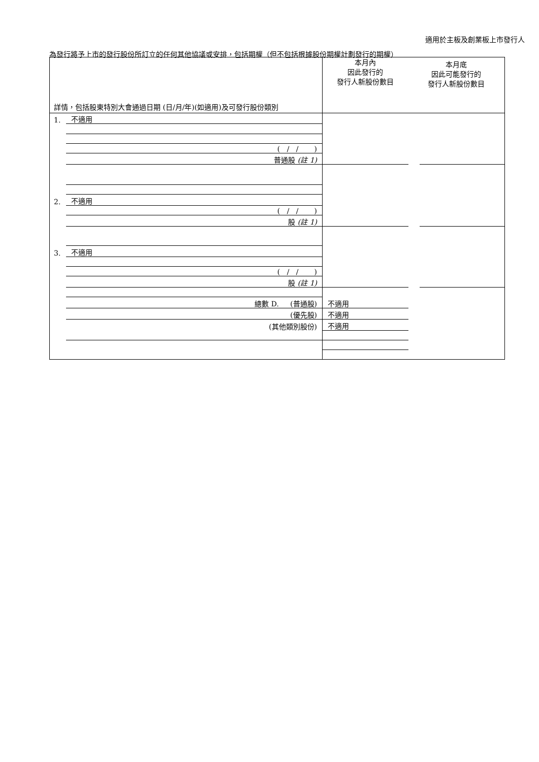適用於主板及創業板上市發行人
為發行將予上市的發行股份所訂立的任何其他協議或安排，包括期權（但不包括根據股份期權計劃發行的期權）
| 詳情，包括股東特別大會通過日期 (日/月/年)(如適用)及可發行股份類別 | | 本月內 因此發行的 發行人新股份數目 | 本月底 因此可能發行的 發行人新股份數目 |
| --- | --- | --- | --- |
| 1. | 不適用 | | |
| | ( / / ) | | |
| | 普通股 (註 1) | | |
| 2. | 不適用 | | |
| | ( / / ) | | |
| | 股 (註 1) | | |
| 3. | 不適用 | | |
| | ( / / ) | | |
| | 股 (註 1) | | |
| | 總數 D. (普通股) | 不適用 | |
| | (優先股) | 不適用 | |
| | (其他類別股份) | 不適用 | |